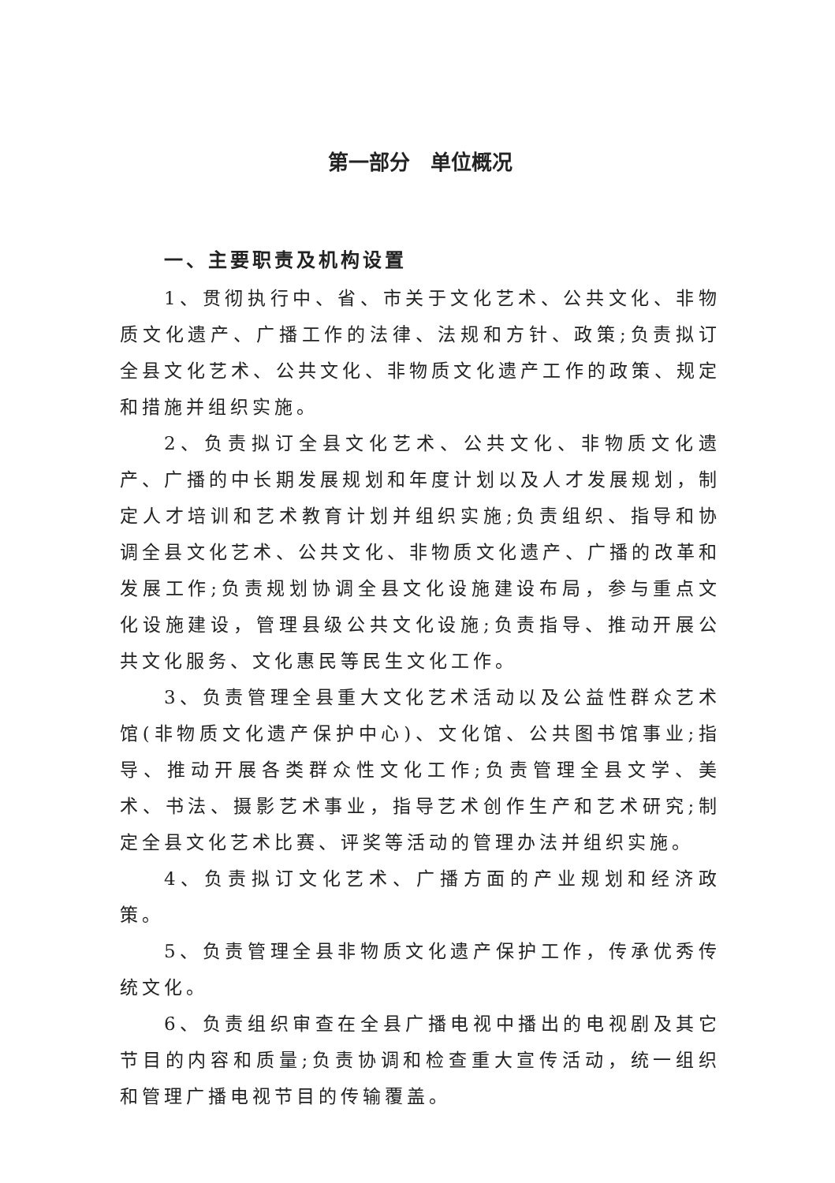第一部分　单位概况
一、主要职责及机构设置
1、贯彻执行中、省、市关于文化艺术、公共文化、非物质文化遗产、广播工作的法律、法规和方针、政策;负责拟订全县文化艺术、公共文化、非物质文化遗产工作的政策、规定和措施并组织实施。
2、负责拟订全县文化艺术、公共文化、非物质文化遗产、广播的中长期发展规划和年度计划以及人才发展规划，制定人才培训和艺术教育计划并组织实施;负责组织、指导和协调全县文化艺术、公共文化、非物质文化遗产、广播的改革和发展工作;负责规划协调全县文化设施建设布局，参与重点文化设施建设，管理县级公共文化设施;负责指导、推动开展公共文化服务、文化惠民等民生文化工作。
3、负责管理全县重大文化艺术活动以及公益性群众艺术馆(非物质文化遗产保护中心)、文化馆、公共图书馆事业;指导、推动开展各类群众性文化工作;负责管理全县文学、美术、书法、摄影艺术事业，指导艺术创作生产和艺术研究;制定全县文化艺术比赛、评奖等活动的管理办法并组织实施。
4、负责拟订文化艺术、广播方面的产业规划和经济政策。
5、负责管理全县非物质文化遗产保护工作，传承优秀传统文化。
6、负责组织审查在全县广播电视中播出的电视剧及其它节目的内容和质量;负责协调和检查重大宣传活动，统一组织和管理广播电视节目的传输覆盖。